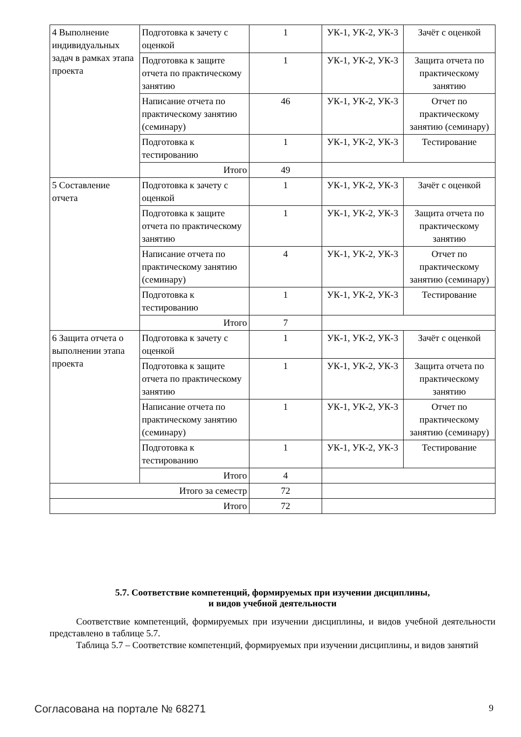| 4 Выполнение индивидуальных задач в рамках этапа проекта | Подготовка к зачету с оценкой | 1 | УК-1, УК-2, УК-3 | Зачёт с оценкой |
| | Подготовка к защите отчета по практическому занятию | 1 | УК-1, УК-2, УК-3 | Защита отчета по практическому занятию |
| | Написание отчета по практическому занятию (семинару) | 46 | УК-1, УК-2, УК-3 | Отчет по практическому занятию (семинару) |
| | Подготовка к тестированию | 1 | УК-1, УК-2, УК-3 | Тестирование |
| | Итого | 49 | | |
| 5 Составление отчета | Подготовка к зачету с оценкой | 1 | УК-1, УК-2, УК-3 | Зачёт с оценкой |
| | Подготовка к защите отчета по практическому занятию | 1 | УК-1, УК-2, УК-3 | Защита отчета по практическому занятию |
| | Написание отчета по практическому занятию (семинару) | 4 | УК-1, УК-2, УК-3 | Отчет по практическому занятию (семинару) |
| | Подготовка к тестированию | 1 | УК-1, УК-2, УК-3 | Тестирование |
| | Итого | 7 | | |
| 6 Защита отчета о выполнении этапа проекта | Подготовка к зачету с оценкой | 1 | УК-1, УК-2, УК-3 | Зачёт с оценкой |
| | Подготовка к защите отчета по практическому занятию | 1 | УК-1, УК-2, УК-3 | Защита отчета по практическому занятию |
| | Написание отчета по практическому занятию (семинару) | 1 | УК-1, УК-2, УК-3 | Отчет по практическому занятию (семинару) |
| | Подготовка к тестированию | 1 | УК-1, УК-2, УК-3 | Тестирование |
| | Итого | 4 | | |
| Итого за семестр | | 72 | | |
| Итого | | 72 | | |
5.7. Соответствие компетенций, формируемых при изучении дисциплины,
и видов учебной деятельности
Соответствие компетенций, формируемых при изучении дисциплины, и видов учебной деятельности представлено в таблице 5.7.
Таблица 5.7 – Соответствие компетенций, формируемых при изучении дисциплины, и видов занятий
Согласована на портале № 68271 9